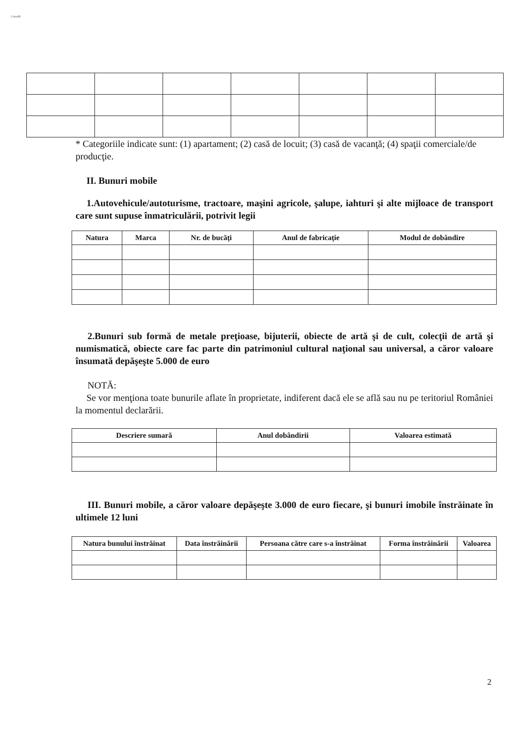CaiusM
* Categoriile indicate sunt: (1) apartament; (2) casă de locuit; (3) casă de vacanţă; (4) spaţii comerciale/de producţie.
II. Bunuri mobile
1.Autovehicule/autoturisme, tractoare, maşini agricole, şalupe, iahturi şi alte mijloace de transport care sunt supuse înmatriculării, potrivit legii
| Natura | Marca | Nr. de bucăţi | Anul de fabricaţie | Modul de dobândire |
| --- | --- | --- | --- | --- |
2.Bunuri sub formă de metale preţioase, bijuterii, obiecte de artă şi de cult, colecţii de artă şi numismatică, obiecte care fac parte din patrimoniul cultural naţional sau universal, a căror valoare însumată depăşeşte 5.000 de euro
NOTĂ:
Se vor menţiona toate bunurile aflate în proprietate, indiferent dacă ele se află sau nu pe teritoriul României la momentul declarării.
| Descriere sumară | Anul dobândirii | Valoarea estimată |
| --- | --- | --- |
III. Bunuri mobile, a căror valoare depăşeşte 3.000 de euro fiecare, şi bunuri imobile înstrăinate în ultimele 12 luni
| Natura bunului înstrăinat | Data înstrăinării | Persoana către care s-a înstrăinat | Forma înstrăinării | Valoarea |
| --- | --- | --- | --- | --- |
2